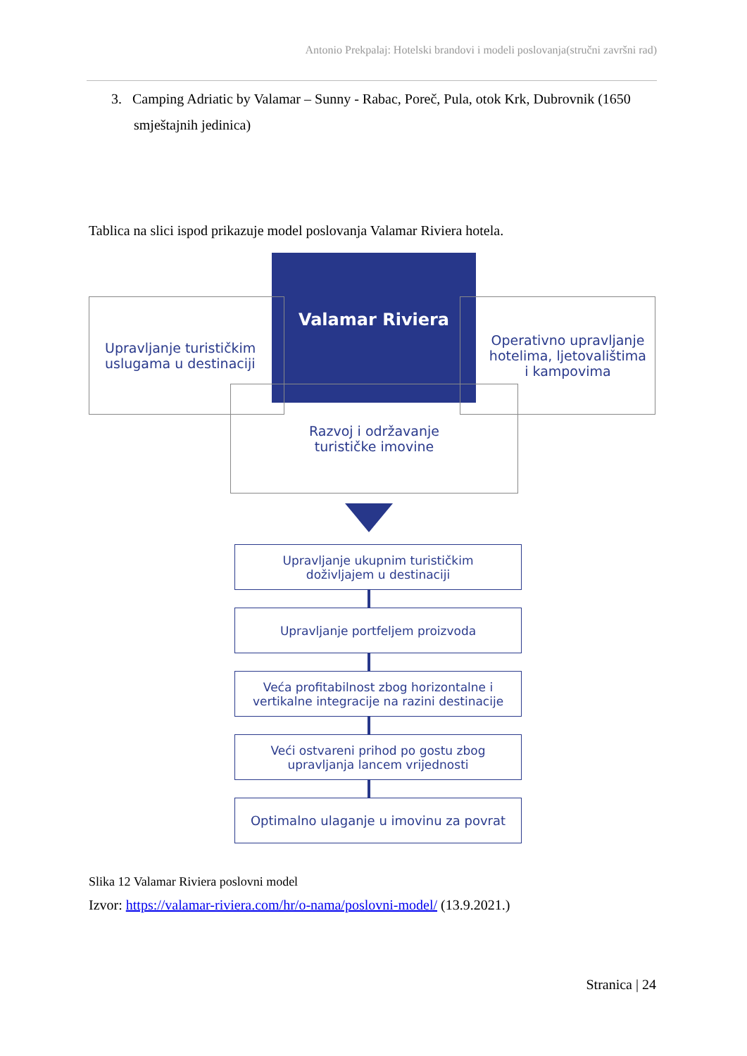Antonio Prekpalaj: Hotelski brandovi i modeli poslovanja(stručni završni rad)
3. Camping Adriatic by Valamar – Sunny - Rabac, Poreč, Pula, otok Krk, Dubrovnik (1650 smještajnih jedinica)
Tablica na slici ispod prikazuje model poslovanja Valamar Riviera hotela.
Upravljanje turističkim
uslugama u destinaciji
Valamar Riviera
Operativno upravljanje
hotelima, ljetovalištima
i kampovima
Razvoj i održavanje
turističke imovine
Upravljanje ukupnim turističkim
doživljajem u destinaciji
Upravljanje portfeljem proizvoda
Veća profitabilnost zbog horizontalne i
vertikalne integracije na razini destinacije
Veći ostvareni prihod po gostu zbog
upravljanja lancem vrijednosti
Optimalno ulaganje u imovinu za povrat
Slika 12 Valamar Riviera poslovni model
Izvor: https://valamar-riviera.com/hr/o-nama/poslovni-model/ (13.9.2021.)
Stranica | 24